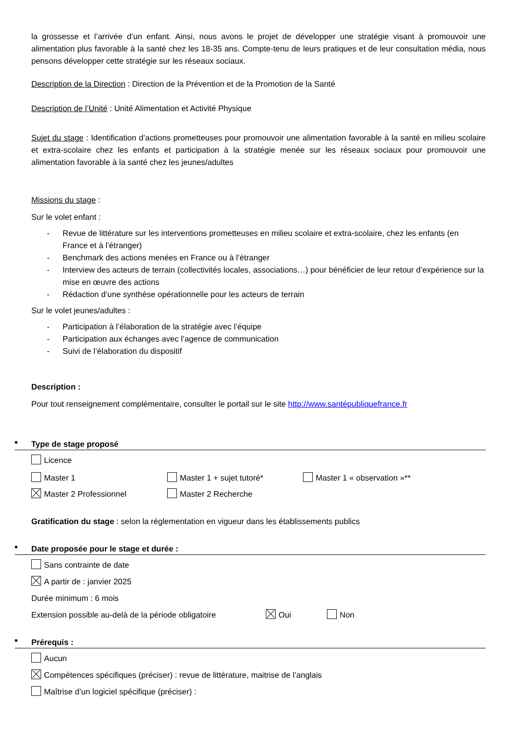la grossesse et l’arrivée d’un enfant. Ainsi, nous avons le projet de développer une stratégie visant à promouvoir une alimentation plus favorable à la santé chez les 18-35 ans. Compte-tenu de leurs pratiques et de leur consultation média, nous pensons développer cette stratégie sur les réseaux sociaux.
Description de la Direction : Direction de la Prévention et de la Promotion de la Santé
Description de l’Unité : Unité Alimentation et Activité Physique
Sujet du stage : Identification d’actions prometteuses pour promouvoir une alimentation favorable à la santé en milieu scolaire et extra-scolaire chez les enfants et participation à la stratégie menée sur les réseaux sociaux pour promouvoir une alimentation favorable à la santé chez les jeunes/adultes
Missions du stage :
Sur le volet enfant :
- Revue de littérature sur les interventions prometteuses en milieu scolaire et extra-scolaire, chez les enfants (en France et à l’étranger)
- Benchmark des actions menées en France ou à l’étranger
- Interview des acteurs de terrain (collectivités locales, associations…) pour bénéficier de leur retour d’expérience sur la mise en œuvre des actions
- Rédaction d’une synthèse opérationnelle pour les acteurs de terrain
Sur le volet jeunes/adultes :
- Participation à l’élaboration de la stratégie avec l’équipe
- Participation aux échanges avec l’agence de communication
- Suivi de l’élaboration du dispositif
Description :
Pour tout renseignement complémentaire, consulter le portail sur le site http://www.santépubliquefrance.fr
■ Type de stage proposé
Licence
Master 1 Master 1 + sujet tutoré* Master 1 « observation »**
Master 2 Professionnel Master 2 Recherche
Gratification du stage : selon la réglementation en vigueur dans les établissements publics
■ Date proposée pour le stage et durée :
Sans contrainte de date
A partir de : janvier 2025
Durée minimum : 6 mois
Extension possible au-delà de la période obligatoire Oui Non
■ Prérequis :
Aucun
Compétences spécifiques (préciser) : revue de littérature, maitrise de l’anglais
Maîtrise d’un logiciel spécifique (préciser) :